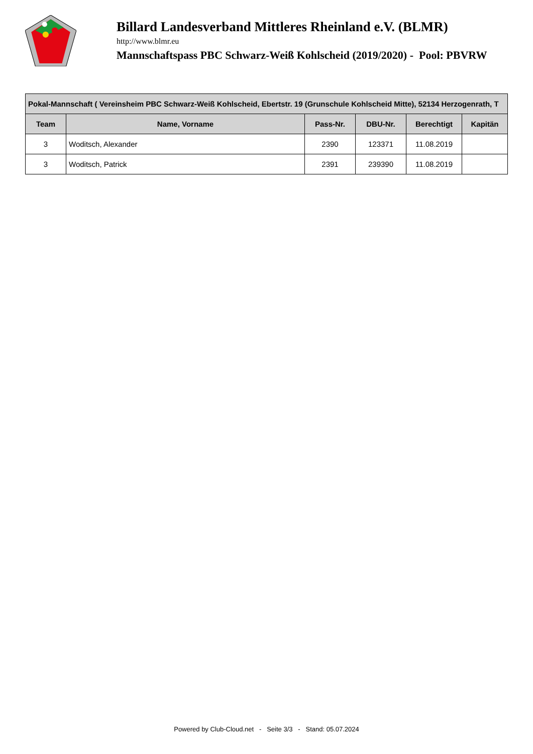Billard Landesverband Mittleres Rheinland e.V. (BLMR)
http://www.blmr.eu
Mannschaftspass PBC Schwarz-Weiß Kohlscheid (2019/2020) - Pool: PBVRW
| Pokal-Mannschaft ( Vereinsheim PBC Schwarz-Weiß Kohlscheid, Ebertstr. 19 (Grunschule Kohlscheid Mitte), 52134 Herzogenrath, T | | | | | |
| --- | --- | --- | --- | --- | --- |
| Team | Name, Vorname | Pass-Nr. | DBU-Nr. | Berechtigt | Kapitän |
| 3 | Woditsch, Alexander | 2390 | 123371 | 11.08.2019 | |
| 3 | Woditsch, Patrick | 2391 | 239390 | 11.08.2019 | |
Powered by Club-Cloud.net - Seite 3/3 - Stand: 05.07.2024